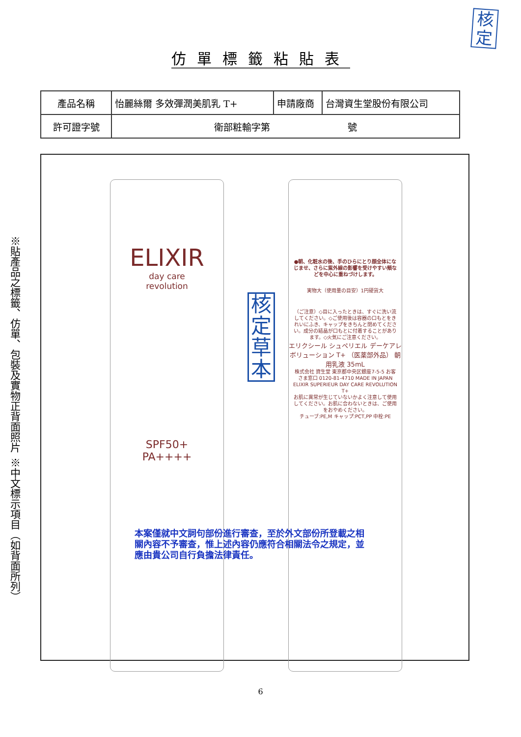核
定
仿單標籤粘貼表
| 產品名稱 | 怡麗絲爾 多效彈潤美肌乳 T+ | 申請廠商 | 台灣資生堂股份有限公司 |
| 許可證字號 | 衛部粧輸字第 號 | | |
※貼產品之標籤、仿單、包裝及實物正背面照片
※中文標示項目（如背面所列）
ELIXIR
day care
revolution
SPF50+
PA++++
核定草本
●朝、化粧水の後、手のひらにとり顔全体になじませ、さらに紫外線の影響を受けやすい頬などを中心に重ねづけします。
実物大（使用量の目安）1円硬貨大
（ご注意）◇目に入ったときは、すぐに洗い流してください。◇ご使用後は容器の口もとをきれいにふき、キャップをきちんと閉めてください。成分の結晶が口もとに付着することがあります。◇火気にご注意ください。
エリクシール シュペリエル デーケアレボリューション T+ （医薬部外品） 朝用乳液 35mL
株式会社 資生堂 東京都中央区銀座7-5-5 お客さま窓口 0120-81-4710 MADE IN JAPAN ELIXIR SUPERIEUR DAY CARE REVOLUTION T+
お肌に異常が生じていないかよく注意して使用してください。お肌に合わないときは、ご使用をおやめください。
チューブ:PE,M キャップ:PCT,PP 中栓:PE
本案僅就中文詞句部份進行審查，至於外文部份所登載之相關內容不予審查，惟上述內容仍應符合相關法令之規定，並應由貴公司自行負擔法律責任。
6